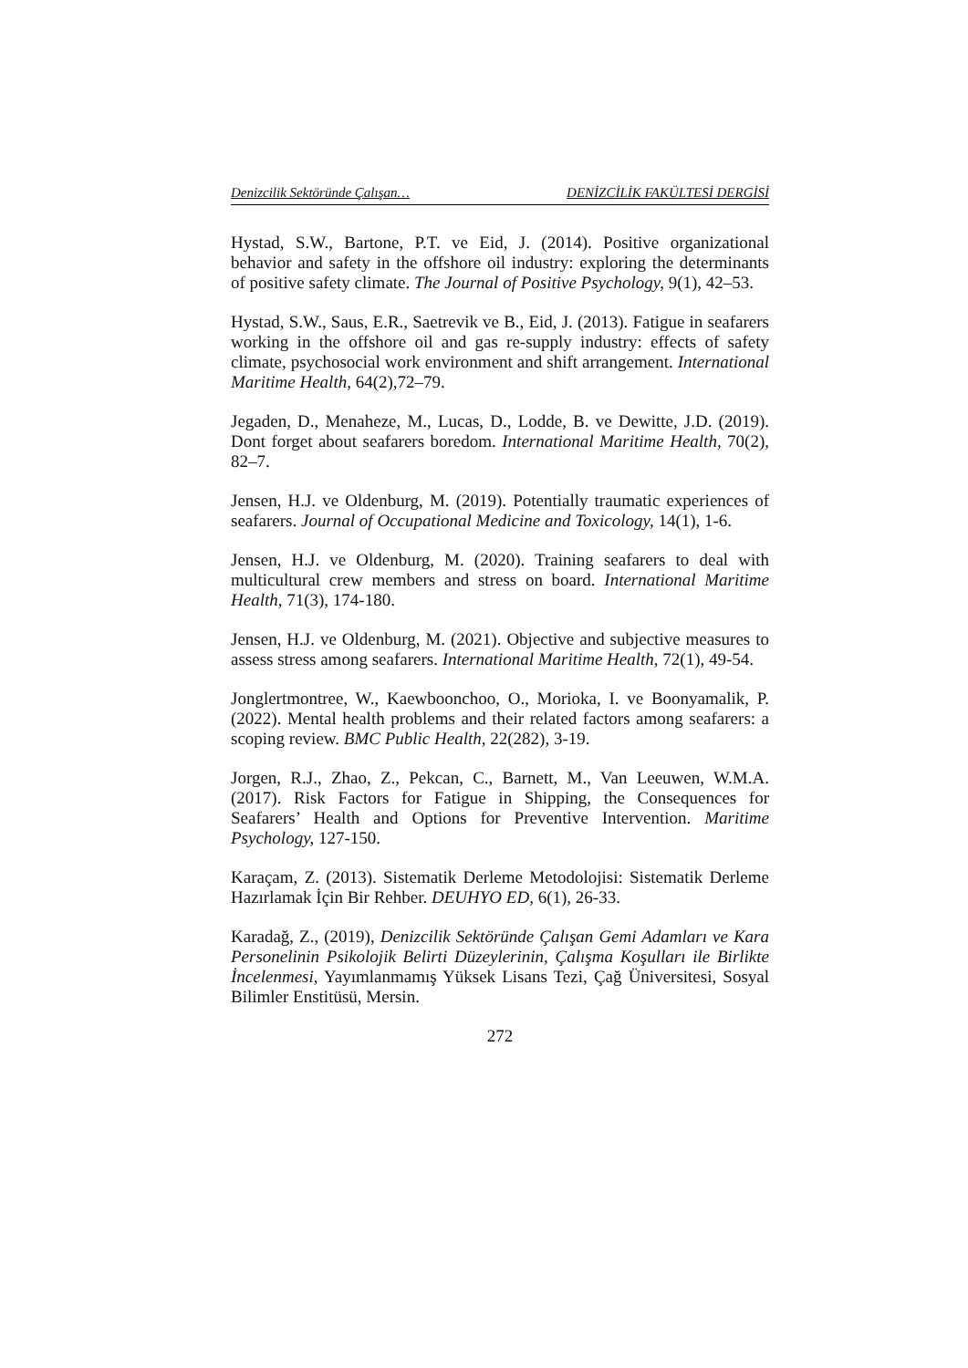Denizcilik Sektöründe Çalışan… DENİZCİLİK FAKÜLTESİ DERGİSİ
Hystad, S.W., Bartone, P.T. ve Eid, J. (2014). Positive organizational behavior and safety in the offshore oil industry: exploring the determinants of positive safety climate. The Journal of Positive Psychology, 9(1), 42–53.
Hystad, S.W., Saus, E.R., Saetrevik ve B., Eid, J. (2013). Fatigue in seafarers working in the offshore oil and gas re-supply industry: effects of safety climate, psychosocial work environment and shift arrangement. International Maritime Health, 64(2),72–79.
Jegaden, D., Menaheze, M., Lucas, D., Lodde, B. ve Dewitte, J.D. (2019). Dont forget about seafarers boredom. International Maritime Health, 70(2), 82–7.
Jensen, H.J. ve Oldenburg, M. (2019). Potentially traumatic experiences of seafarers. Journal of Occupational Medicine and Toxicology, 14(1), 1-6.
Jensen, H.J. ve Oldenburg, M. (2020). Training seafarers to deal with multicultural crew members and stress on board. International Maritime Health, 71(3), 174-180.
Jensen, H.J. ve Oldenburg, M. (2021). Objective and subjective measures to assess stress among seafarers. International Maritime Health, 72(1), 49-54.
Jonglertmontree, W., Kaewboonchoo, O., Morioka, I. ve Boonyamalik, P. (2022). Mental health problems and their related factors among seafarers: a scoping review. BMC Public Health, 22(282), 3-19.
Jorgen, R.J., Zhao, Z., Pekcan, C., Barnett, M., Van Leeuwen, W.M.A. (2017). Risk Factors for Fatigue in Shipping, the Consequences for Seafarers’ Health and Options for Preventive Intervention. Maritime Psychology, 127-150.
Karaçam, Z. (2013). Sistematik Derleme Metodolojisi: Sistematik Derleme Hazırlamak İçin Bir Rehber. DEUHYO ED, 6(1), 26-33.
Karadağ, Z., (2019), Denizcilik Sektöründe Çalışan Gemi Adamları ve Kara Personelinin Psikolojik Belirti Düzeylerinin, Çalışma Koşulları ile Birlikte İncelenmesi, Yayımlanmamış Yüksek Lisans Tezi, Çağ Üniversitesi, Sosyal Bilimler Enstitüsü, Mersin.
272